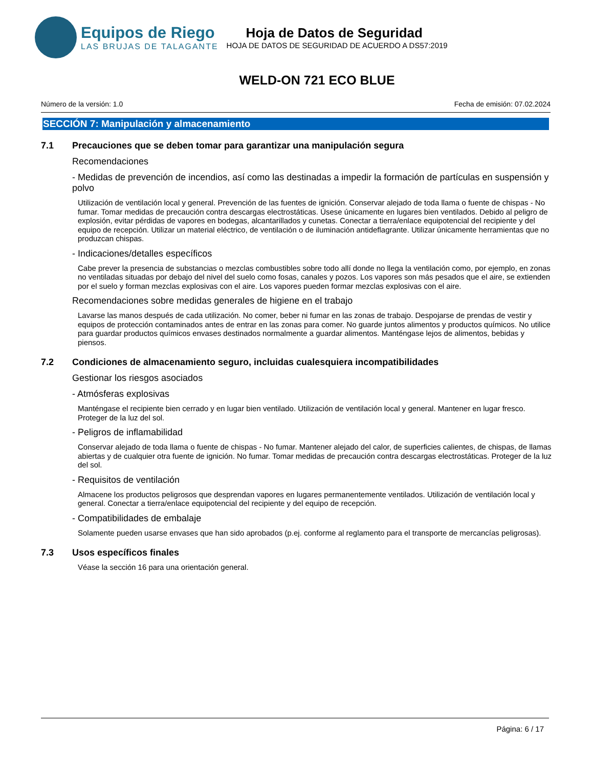Equipos de Riego
LAS BRUJAS DE TALAGANTE
Hoja de Datos de Seguridad
HOJA DE DATOS DE SEGURIDAD DE ACUERDO A DS57:2019
WELD-ON 721 ECO BLUE
Número de la versión: 1.0 Fecha de emisión: 07.02.2024
SECCIÓN 7: Manipulación y almacenamiento
7.1 Precauciones que se deben tomar para garantizar una manipulación segura
Recomendaciones
- Medidas de prevención de incendios, así como las destinadas a impedir la formación de partículas en suspensión y polvo
Utilización de ventilación local y general. Prevención de las fuentes de ignición. Conservar alejado de toda llama o fuente de chispas - No fumar. Tomar medidas de precaución contra descargas electrostáticas. Úsese únicamente en lugares bien ventilados. Debido al peligro de explosión, evitar pérdidas de vapores en bodegas, alcantarillados y cunetas. Conectar a tierra/enlace equipotencial del recipiente y del equipo de recepción. Utilizar un material eléctrico, de ventilación o de iluminación antideflagrante. Utilizar únicamente herramientas que no produzcan chispas.
- Indicaciones/detalles específicos
Cabe prever la presencia de substancias o mezclas combustibles sobre todo allí donde no llega la ventilación como, por ejemplo, en zonas no ventiladas situadas por debajo del nivel del suelo como fosas, canales y pozos. Los vapores son más pesados que el aire, se extienden por el suelo y forman mezclas explosivas con el aire. Los vapores pueden formar mezclas explosivas con el aire.
Recomendaciones sobre medidas generales de higiene en el trabajo
Lavarse las manos después de cada utilización. No comer, beber ni fumar en las zonas de trabajo. Despojarse de prendas de vestir y equipos de protección contaminados antes de entrar en las zonas para comer. No guarde juntos alimentos y productos químicos. No utilice para guardar productos químicos envases destinados normalmente a guardar alimentos. Manténgase lejos de alimentos, bebidas y piensos.
7.2 Condiciones de almacenamiento seguro, incluidas cualesquiera incompatibilidades
Gestionar los riesgos asociados
- Atmósferas explosivas
Manténgase el recipiente bien cerrado y en lugar bien ventilado. Utilización de ventilación local y general. Mantener en lugar fresco. Proteger de la luz del sol.
- Peligros de inflamabilidad
Conservar alejado de toda llama o fuente de chispas - No fumar. Mantener alejado del calor, de superficies calientes, de chispas, de llamas abiertas y de cualquier otra fuente de ignición. No fumar. Tomar medidas de precaución contra descargas electrostáticas. Proteger de la luz del sol.
- Requisitos de ventilación
Almacene los productos peligrosos que desprendan vapores en lugares permanentemente ventilados. Utilización de ventilación local y general. Conectar a tierra/enlace equipotencial del recipiente y del equipo de recepción.
- Compatibilidades de embalaje
Solamente pueden usarse envases que han sido aprobados (p.ej. conforme al reglamento para el transporte de mercancías peligrosas).
7.3 Usos específicos finales
Véase la sección 16 para una orientación general.
Página: 6 / 17